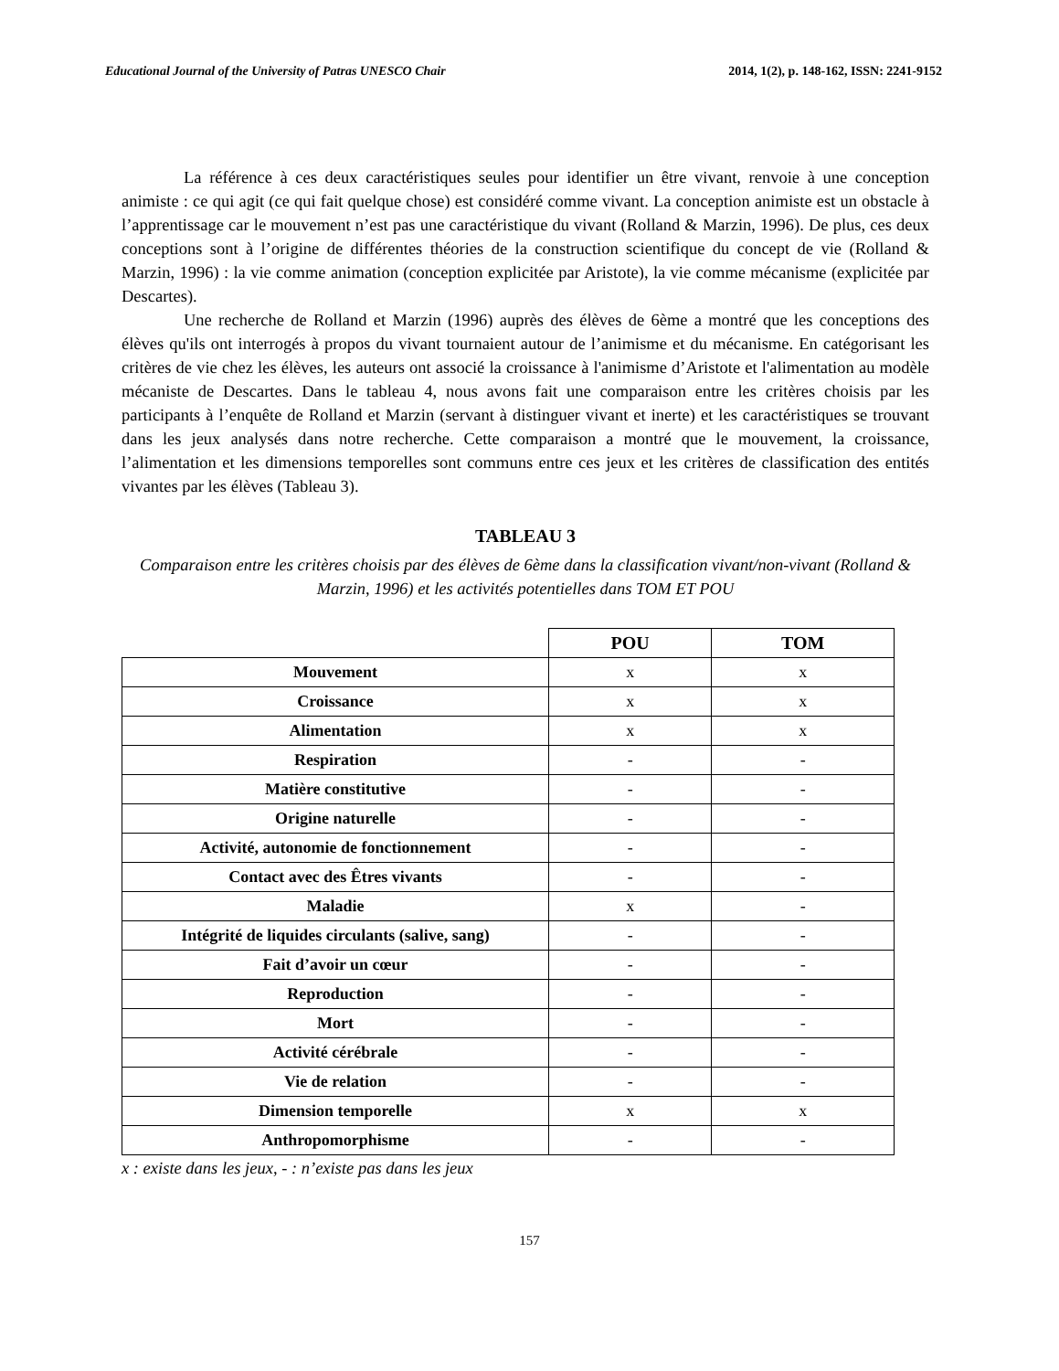Educational Journal of the University of Patras UNESCO Chair 2014, 1(2), p. 148-162, ISSN: 2241-9152
La référence à ces deux caractéristiques seules pour identifier un être vivant, renvoie à une conception animiste : ce qui agit (ce qui fait quelque chose) est considéré comme vivant. La conception animiste est un obstacle à l’apprentissage car le mouvement n’est pas une caractéristique du vivant (Rolland & Marzin, 1996). De plus, ces deux conceptions sont à l’origine de différentes théories de la construction scientifique du concept de vie (Rolland & Marzin, 1996) : la vie comme animation (conception explicitée par Aristote), la vie comme mécanisme (explicitée par Descartes).
Une recherche de Rolland et Marzin (1996) auprès des élèves de 6ème a montré que les conceptions des élèves qu'ils ont interrogés à propos du vivant tournaient autour de l’animisme et du mécanisme. En catégorisant les critères de vie chez les élèves, les auteurs ont associé la croissance à l'animisme d’Aristote et l'alimentation au modèle mécaniste de Descartes. Dans le tableau 4, nous avons fait une comparaison entre les critères choisis par les participants à l’enquête de Rolland et Marzin (servant à distinguer vivant et inerte) et les caractéristiques se trouvant dans les jeux analysés dans notre recherche. Cette comparaison a montré que le mouvement, la croissance, l’alimentation et les dimensions temporelles sont communs entre ces jeux et les critères de classification des entités vivantes par les élèves (Tableau 3).
TABLEAU 3
Comparaison entre les critères choisis par des élèves de 6ème dans la classification vivant/non-vivant (Rolland & Marzin, 1996) et les activités potentielles dans TOM ET POU
| | POU | TOM |
| Mouvement | x | x |
| Croissance | x | x |
| Alimentation | x | x |
| Respiration | - | - |
| Matière constitutive | - | - |
| Origine naturelle | - | - |
| Activité, autonomie de fonctionnement | - | - |
| Contact avec des Êtres vivants | - | - |
| Maladie | x | - |
| Intégrité de liquides circulants (salive, sang) | - | - |
| Fait d’avoir un cœur | - | - |
| Reproduction | - | - |
| Mort | - | - |
| Activité cérébrale | - | - |
| Vie de relation | - | - |
| Dimension temporelle | x | x |
| Anthropomorphisme | - | - |
x : existe dans les jeux, - : n’existe pas dans les jeux
157